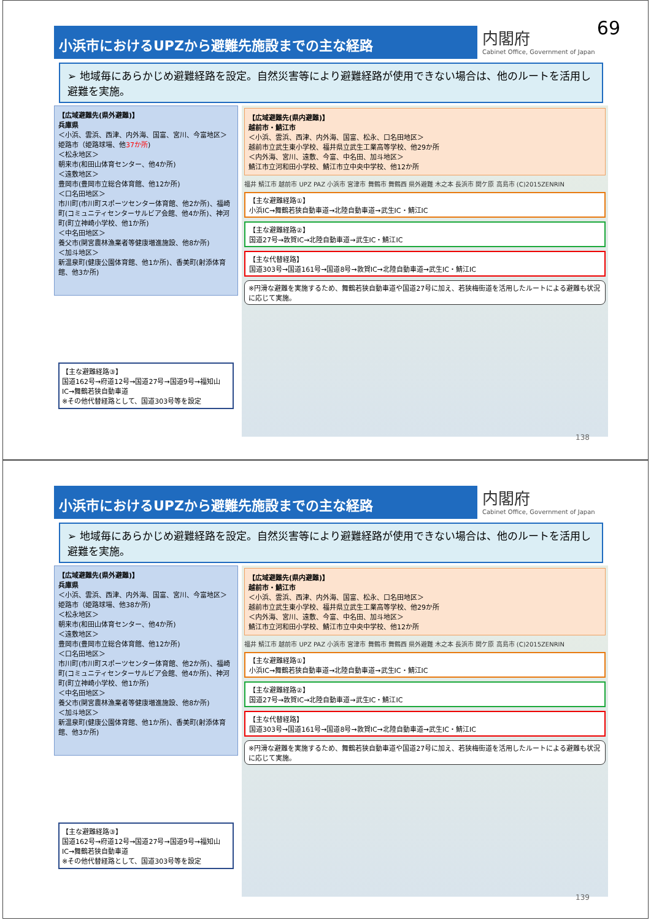69
小浜市におけるUPZから避難先施設までの主な経路
内閣府
Cabinet Office, Government of Japan
➢ 地域毎にあらかじめ避難経路を設定。自然災害等により避難経路が使用できない場合は、他のルートを活用し避難を実施。
【広域避難先(県外避難)】
兵庫県
＜小浜、雲浜、西津、内外海、国富、宮川、今富地区＞
姫路市（姫路球場、他37か所)
＜松永地区＞
朝来市(和田山体育センター、他4か所)
＜遠敷地区＞
豊岡市(豊岡市立総合体育館、他12か所)
＜口名田地区＞
市川町(市川町スポーツセンター体育館、他2か所)、福崎町(コミュニティセンターサルビア会館、他4か所)、神河町(町立神崎小学校、他1か所)
＜中名田地区＞
養父市(関宮農林漁業者等健康増進施設、他8か所)
＜加斗地区＞
新温泉町(健康公園体育館、他1か所)、香美町(射添体育館、他3か所)
【主な避難経路③】
国道162号→府道12号→国道27号→国道9号→福知山IC→舞鶴若狭自動車道
※その他代替経路として、国道303号等を設定
【広域避難先(県内避難)】
越前市・鯖江市
＜小浜、雲浜、西津、内外海、国富、松永、口名田地区＞
越前市立武生東小学校、福井県立武生工業高等学校、他29か所
＜内外海、宮川、遠敷、今富、中名田、加斗地区＞
鯖江市立河和田小学校、鯖江市立中央中学校、他12か所
福井 鯖江市 越前市 UPZ PAZ 小浜市 宮津市 舞鶴市 舞鶴西 県外避難 木之本 長浜市 関ケ原 高島市 (C)2015ZENRIN
【主な避難経路①】
小浜IC→舞鶴若狭自動車道→北陸自動車道→武生IC・鯖江IC
【主な避難経路②】
国道27号→敦賀IC→北陸自動車道→武生IC・鯖江IC
【主な代替経路】
国道303号→国道161号→国道8号→敦賀IC→北陸自動車道→武生IC・鯖江IC
※円滑な避難を実施するため、舞鶴若狭自動車道や国道27号に加え、若狭梅街道を活用したルートによる避難も状況に応じて実施。
138
小浜市におけるUPZから避難先施設までの主な経路
内閣府
Cabinet Office, Government of Japan
➢ 地域毎にあらかじめ避難経路を設定。自然災害等により避難経路が使用できない場合は、他のルートを活用し避難を実施。
【広域避難先(県外避難)】
兵庫県
＜小浜、雲浜、西津、内外海、国富、宮川、今富地区＞
姫路市（姫路球場、他38か所)
＜松永地区＞
朝来市(和田山体育センター、他4か所)
＜遠敷地区＞
豊岡市(豊岡市立総合体育館、他12か所)
＜口名田地区＞
市川町(市川町スポーツセンター体育館、他2か所)、福崎町(コミュニティセンターサルビア会館、他4か所)、神河町(町立神崎小学校、他1か所)
＜中名田地区＞
養父市(関宮農林漁業者等健康増進施設、他8か所)
＜加斗地区＞
新温泉町(健康公園体育館、他1か所)、香美町(射添体育館、他3か所)
【主な避難経路③】
国道162号→府道12号→国道27号→国道9号→福知山IC→舞鶴若狭自動車道
※その他代替経路として、国道303号等を設定
【広域避難先(県内避難)】
越前市・鯖江市
＜小浜、雲浜、西津、内外海、国富、松永、口名田地区＞
越前市立武生東小学校、福井県立武生工業高等学校、他29か所
＜内外海、宮川、遠敷、今富、中名田、加斗地区＞
鯖江市立河和田小学校、鯖江市立中央中学校、他12か所
福井 鯖江市 越前市 UPZ PAZ 小浜市 宮津市 舞鶴市 舞鶴西 県外避難 木之本 長浜市 関ケ原 高島市 (C)2015ZENRIN
【主な避難経路①】
小浜IC→舞鶴若狭自動車道→北陸自動車道→武生IC・鯖江IC
【主な避難経路②】
国道27号→敦賀IC→北陸自動車道→武生IC・鯖江IC
【主な代替経路】
国道303号→国道161号→国道8号→敦賀IC→北陸自動車道→武生IC・鯖江IC
※円滑な避難を実施するため、舞鶴若狭自動車道や国道27号に加え、若狭梅街道を活用したルートによる避難も状況に応じて実施。
139